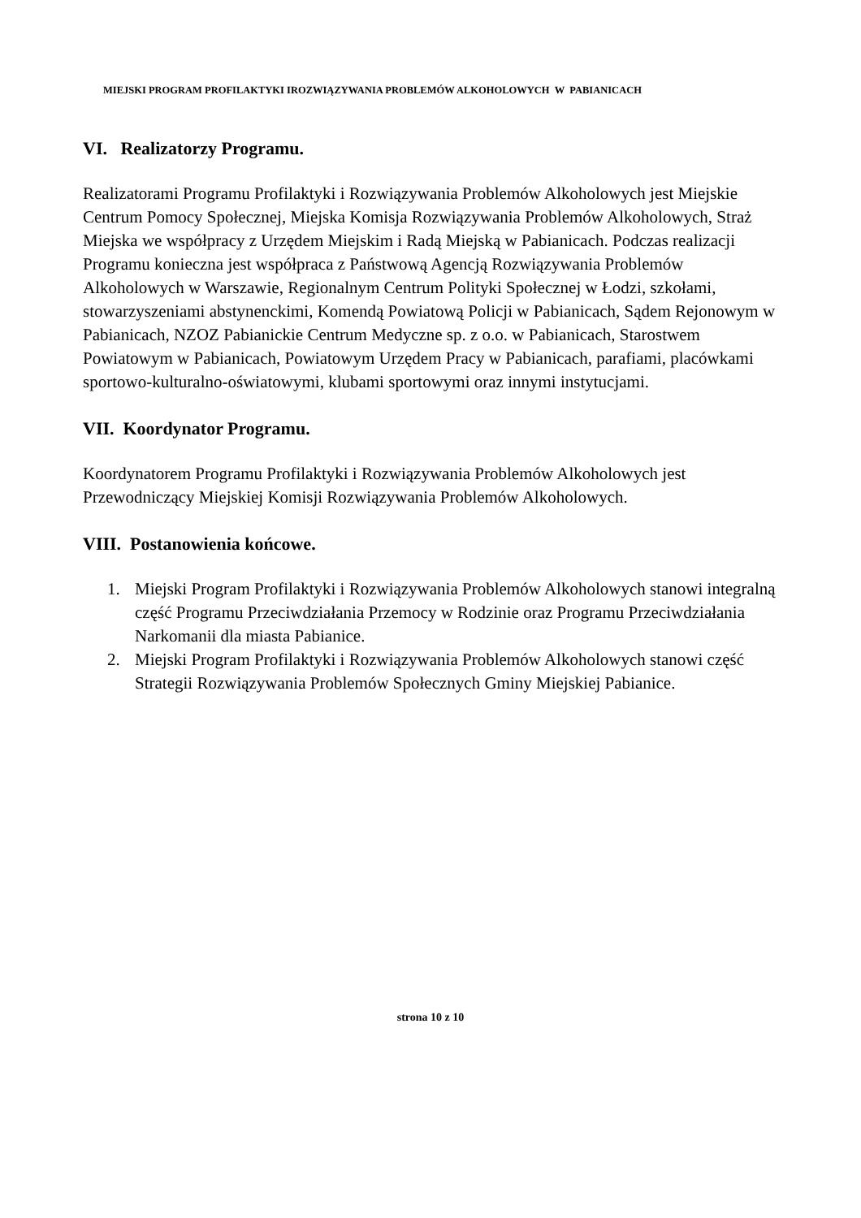MIEJSKI PROGRAM PROFILAKTYKI IROZWIĄZYWANIA PROBLEMÓW ALKOHOLOWYCH W PABIANICACH
VI. Realizatorzy Programu.
Realizatorami Programu Profilaktyki i Rozwiązywania Problemów Alkoholowych jest Miejskie Centrum Pomocy Społecznej, Miejska Komisja Rozwiązywania Problemów Alkoholowych, Straż Miejska we współpracy z Urzędem Miejskim i Radą Miejską w Pabianicach. Podczas realizacji Programu konieczna jest współpraca z Państwową Agencją Rozwiązywania Problemów Alkoholowych w Warszawie, Regionalnym Centrum Polityki Społecznej w Łodzi, szkołami, stowarzyszeniami abstynenckimi, Komendą Powiatową Policji w Pabianicach, Sądem Rejonowym w Pabianicach, NZOZ Pabianickie Centrum Medyczne sp. z o.o. w Pabianicach, Starostwem Powiatowym w Pabianicach, Powiatowym Urzędem Pracy w Pabianicach, parafiami, placówkami sportowo-kulturalno-oświatowymi, klubami sportowymi oraz innymi instytucjami.
VII. Koordynator Programu.
Koordynatorem Programu Profilaktyki i Rozwiązywania Problemów Alkoholowych jest Przewodniczący Miejskiej Komisji Rozwiązywania Problemów Alkoholowych.
VIII. Postanowienia końcowe.
1. Miejski Program Profilaktyki i Rozwiązywania Problemów Alkoholowych stanowi integralną część Programu Przeciwdziałania Przemocy w Rodzinie oraz Programu Przeciwdziałania Narkomanii dla miasta Pabianice.
2. Miejski Program Profilaktyki i Rozwiązywania Problemów Alkoholowych stanowi część Strategii Rozwiązywania Problemów Społecznych Gminy Miejskiej Pabianice.
strona 10 z 10